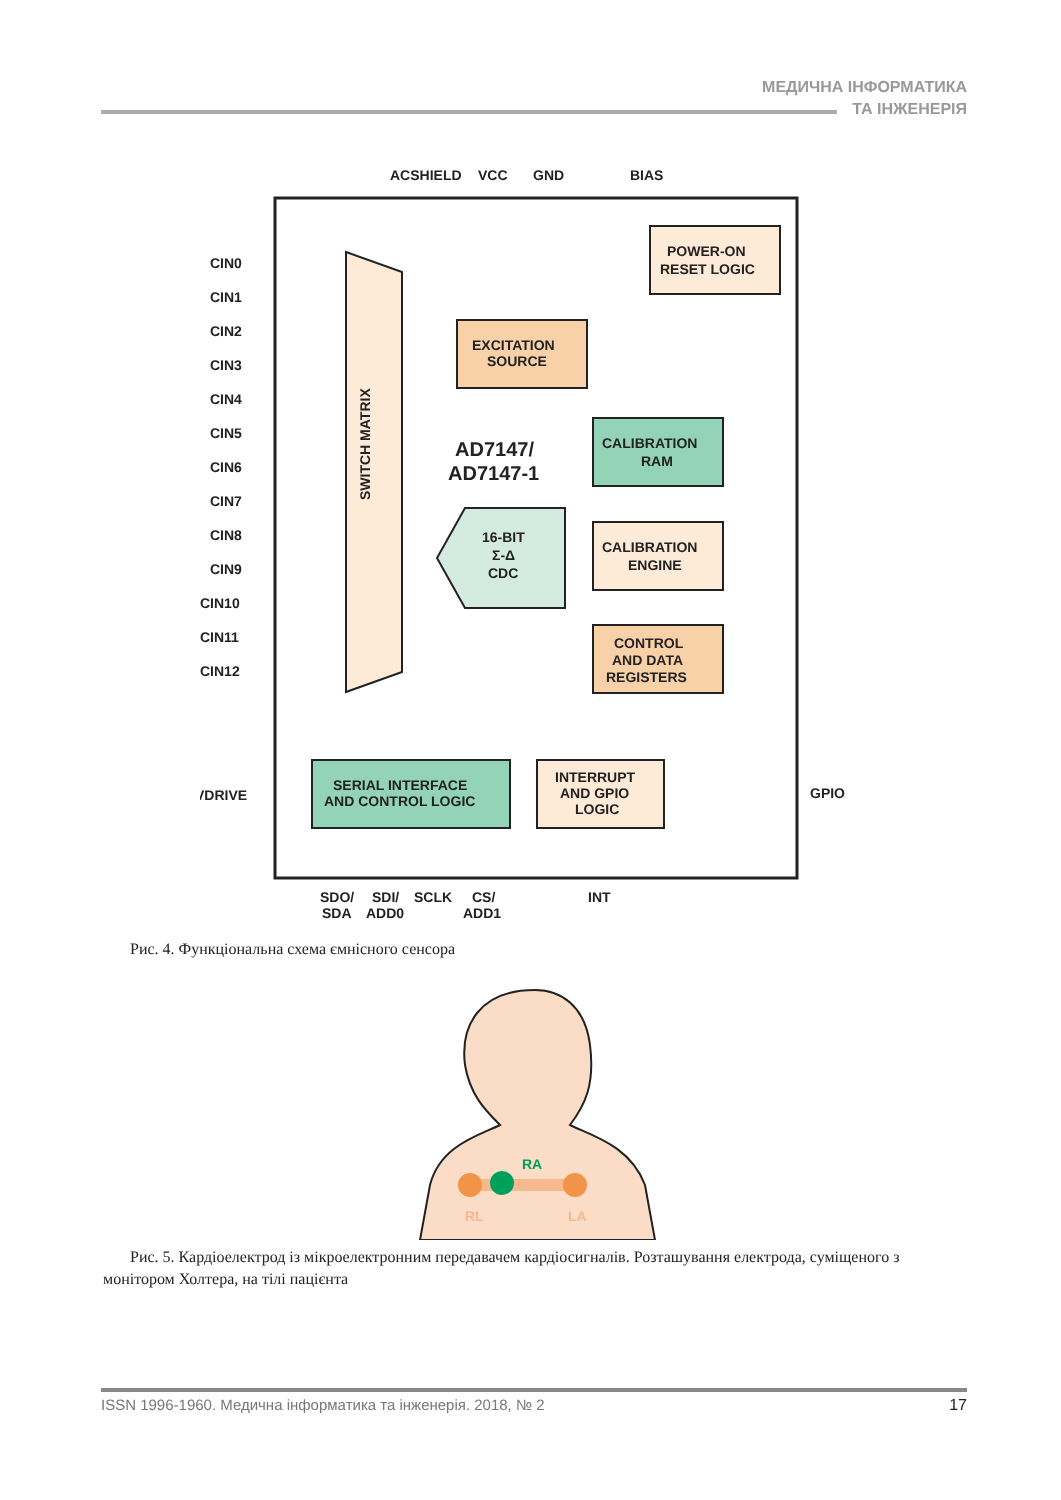МЕДИЧНА ІНФОРМАТИКА
ТА ІНЖЕНЕРІЯ
ACSHIELD
VCC
GND
BIAS
SWITCH MATRIX
EXCITATION
SOURCE
POWER-ON
RESET LOGIC
AD7147/
AD7147-1
CALIBRATION
RAM
16-BIT
Σ-Δ
CDC
CALIBRATION
ENGINE
CONTROL
AND DATA
REGISTERS
SERIAL INTERFACE
AND CONTROL LOGIC
INTERRUPT
AND GPIO
LOGIC
CIN0
CIN1
CIN2
CIN3
CIN4
CIN5
CIN6
CIN7
CIN8
CIN9
CIN10
CIN11
CIN12
VDRIVE
GPIO
SDO/
SDI/
SCLK
CS/
INT
SDA
ADD0
ADD1
Рис. 4. Функціональна схема ємнісного сенсора
RA
RL
LA
Рис. 5. Кардіоелектрод із мікроелектронним передавачем кардіосигналів. Розташування електрода, суміще­ного з монітором Холтера, на тілі пацієнта
ISSN 1996-1960. Медична інформатика та інженерія. 2018, № 2 17